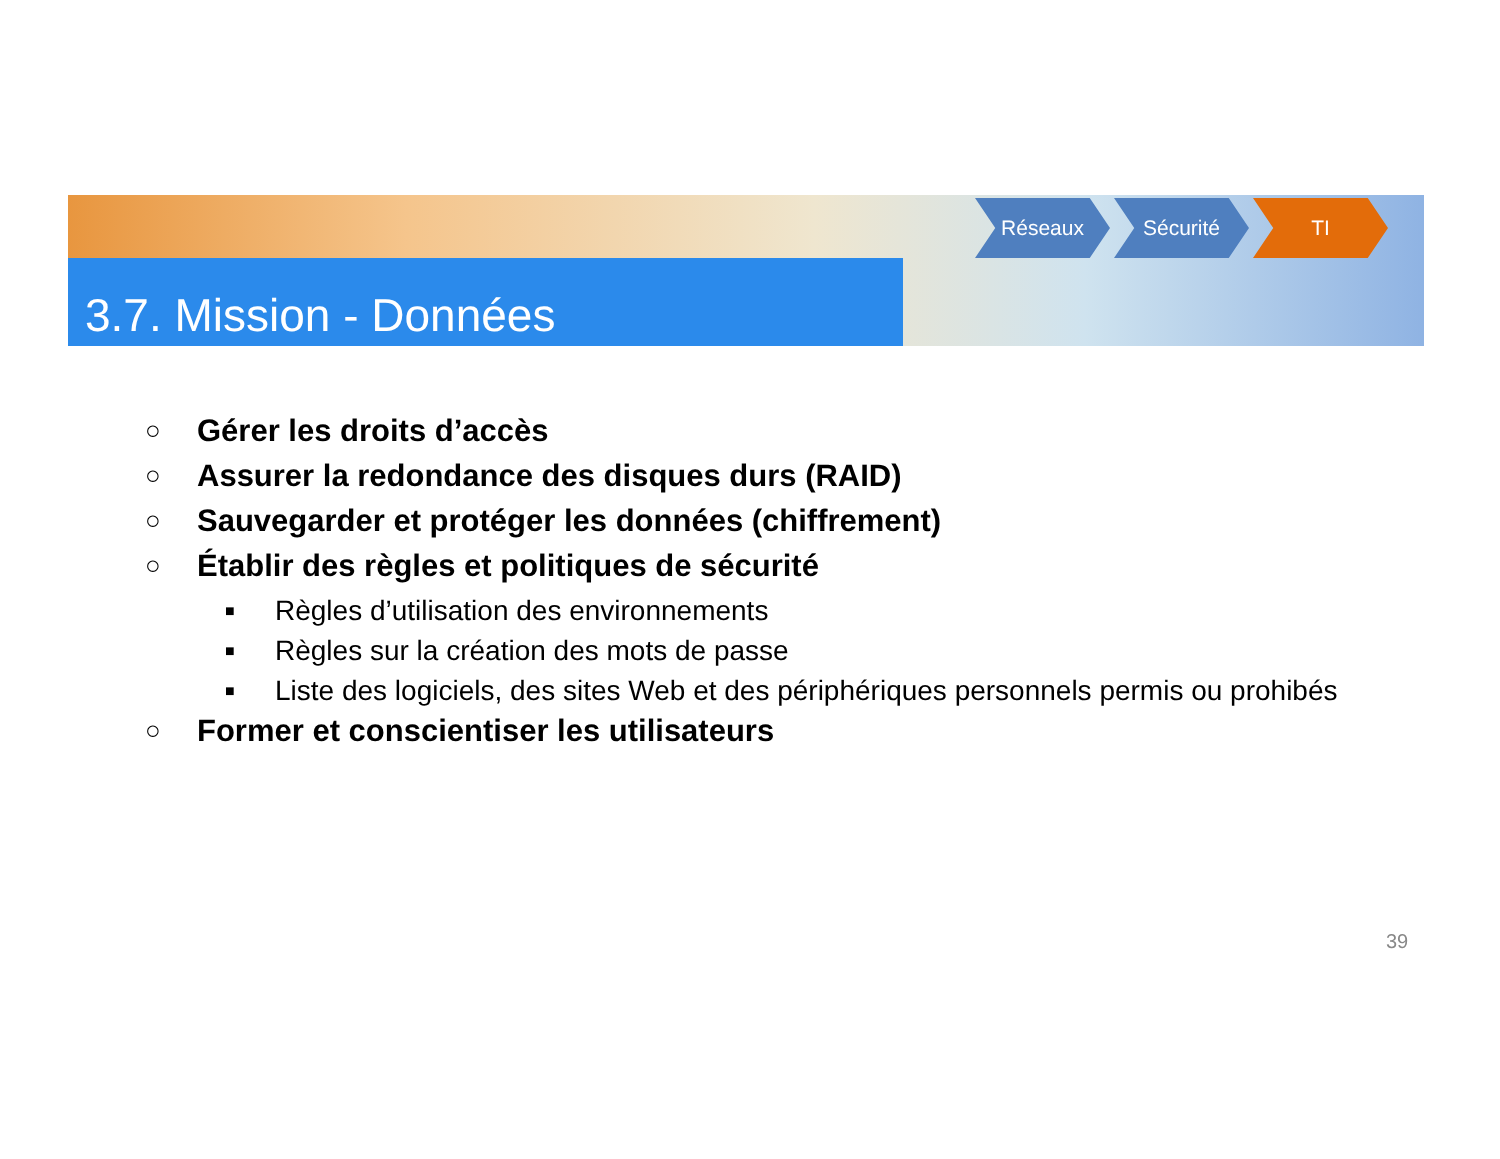3.7. Mission - Données
Réseaux Sécurité TI
○ Gérer les droits d’accès
○ Assurer la redondance des disques durs (RAID)
○ Sauvegarder et protéger les données (chiffrement)
○ Établir des règles et politiques de sécurité
■ Règles d’utilisation des environnements
■ Règles sur la création des mots de passe
■ Liste des logiciels, des sites Web et des périphériques personnels permis ou prohibés
○ Former et conscientiser les utilisateurs
39